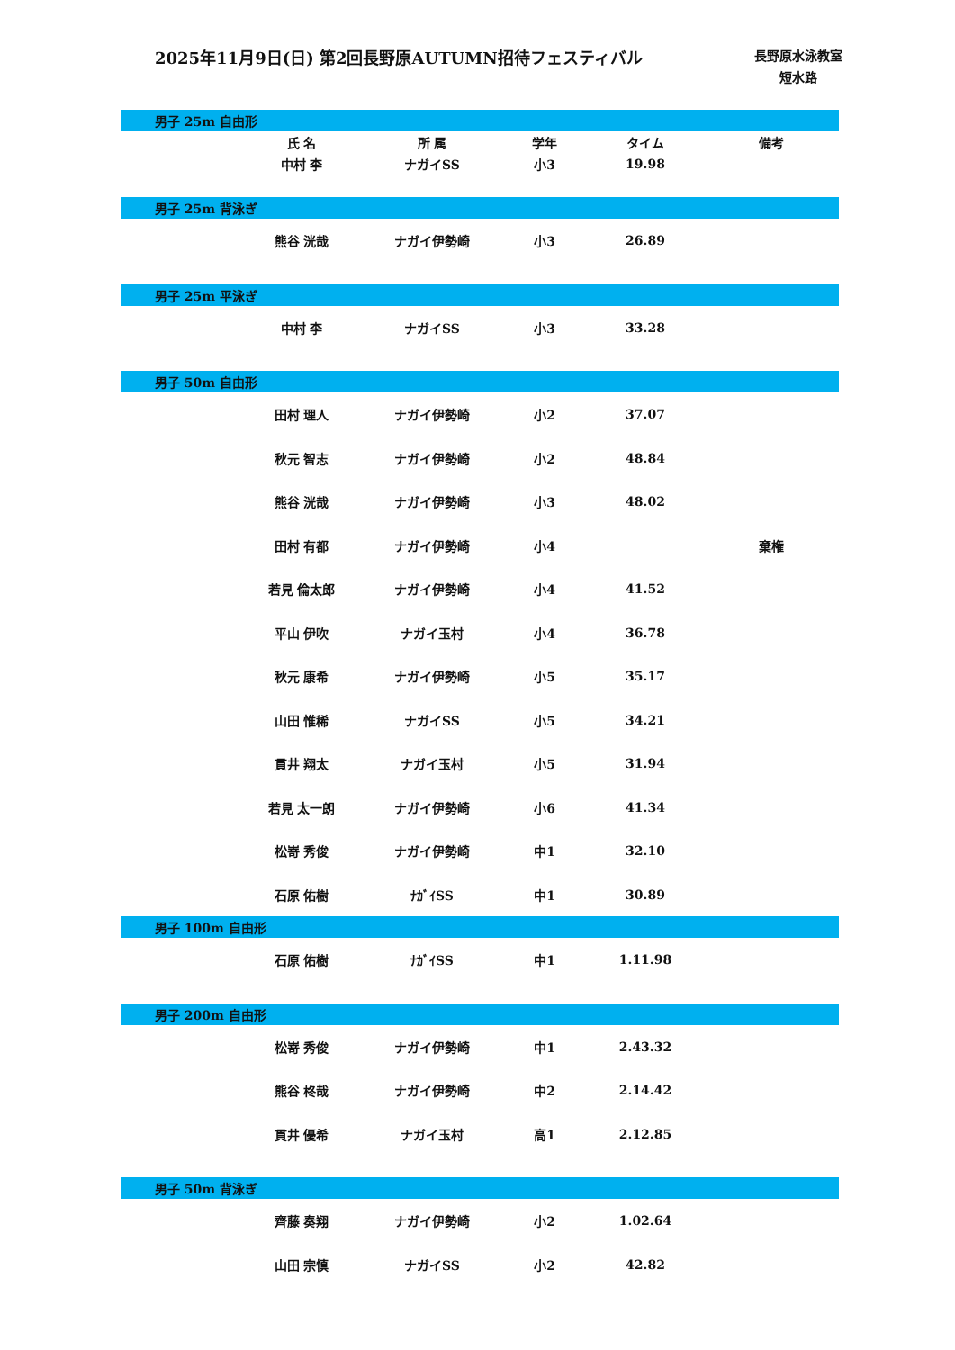2025年11月9日(日) 第2回長野原AUTUMN招待フェスティバル
長野原水泳教室
短水路
| 男子 25m 自由形 | | | | | |
| | 氏 名 | 所 属 | 学年 | タイム | 備考 |
| | 中村 李 | ナガイSS | 小3 | 19.98 | |
| 男子 25m 背泳ぎ | | | | | |
| | 熊谷 洸哉 | ナガイ伊勢崎 | 小3 | 26.89 | |
| 男子 25m 平泳ぎ | | | | | |
| | 中村 李 | ナガイSS | 小3 | 33.28 | |
| 男子 50m 自由形 | | | | | |
| | 田村 理人 | ナガイ伊勢崎 | 小2 | 37.07 | |
| | 秋元 智志 | ナガイ伊勢崎 | 小2 | 48.84 | |
| | 熊谷 洸哉 | ナガイ伊勢崎 | 小3 | 48.02 | |
| | 田村 有都 | ナガイ伊勢崎 | 小4 | | 棄権 |
| | 若見 倫太郎 | ナガイ伊勢崎 | 小4 | 41.52 | |
| | 平山 伊吹 | ナガイ玉村 | 小4 | 36.78 | |
| | 秋元 康希 | ナガイ伊勢崎 | 小5 | 35.17 | |
| | 山田 惟稀 | ナガイSS | 小5 | 34.21 | |
| | 貫井 翔太 | ナガイ玉村 | 小5 | 31.94 | |
| | 若見 太一朗 | ナガイ伊勢崎 | 小6 | 41.34 | |
| | 松嵜 秀俊 | ナガイ伊勢崎 | 中1 | 32.10 | |
| | 石原 佑樹 | ﾅｶﾞｲSS | 中1 | 30.89 | |
| 男子 100m 自由形 | | | | | |
| | 石原 佑樹 | ﾅｶﾞｲSS | 中1 | 1.11.98 | |
| 男子 200m 自由形 | | | | | |
| | 松嵜 秀俊 | ナガイ伊勢崎 | 中1 | 2.43.32 | |
| | 熊谷 柊哉 | ナガイ伊勢崎 | 中2 | 2.14.42 | |
| | 貫井 優希 | ナガイ玉村 | 高1 | 2.12.85 | |
| 男子 50m 背泳ぎ | | | | | |
| | 齊藤 奏翔 | ナガイ伊勢崎 | 小2 | 1.02.64 | |
| | 山田 宗慎 | ナガイSS | 小2 | 42.82 | |